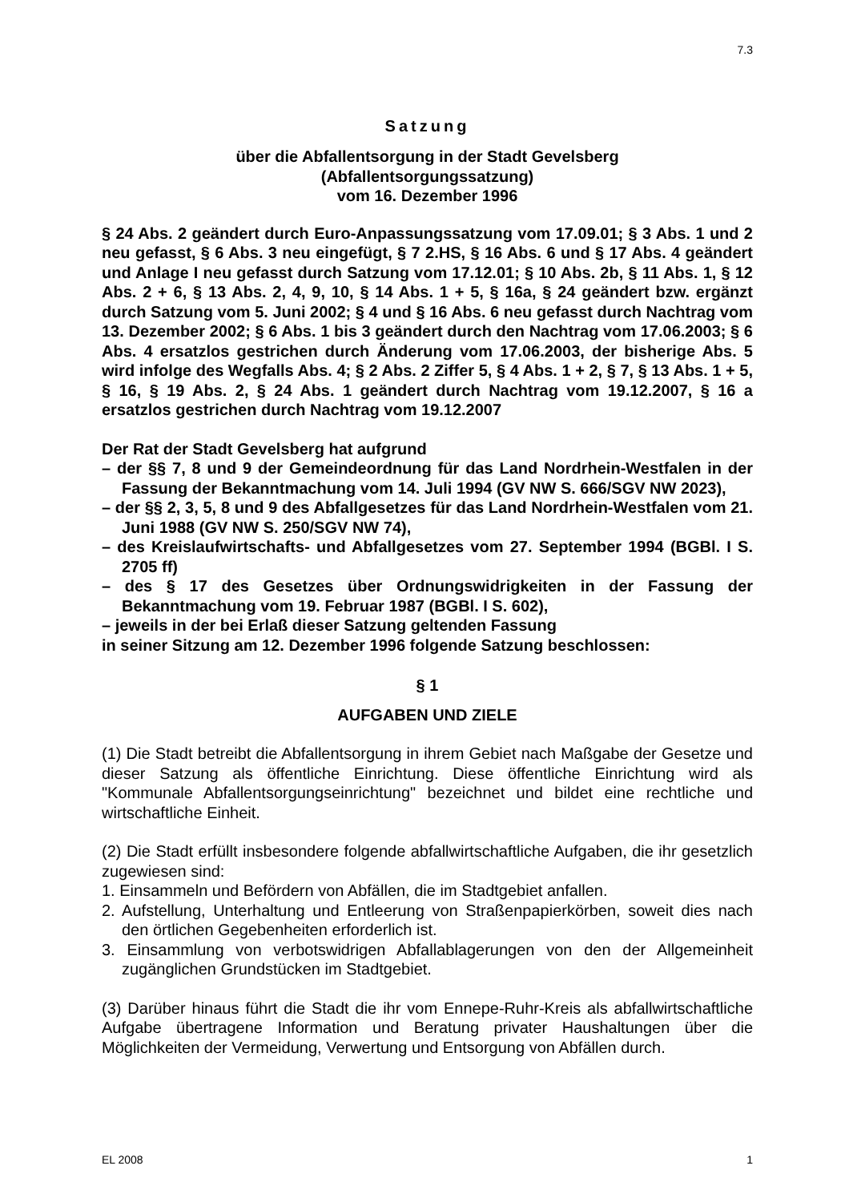7.3
Satzung
über die Abfallentsorgung in der Stadt Gevelsberg
(Abfallentsorgungssatzung)
vom 16. Dezember 1996
§ 24 Abs. 2 geändert durch Euro-Anpassungssatzung vom 17.09.01; § 3 Abs. 1 und 2 neu gefasst, § 6 Abs. 3 neu eingefügt, § 7 2.HS, § 16 Abs. 6 und § 17 Abs. 4 geändert und Anlage I neu gefasst durch Satzung vom 17.12.01; § 10 Abs. 2b, § 11 Abs. 1, § 12 Abs. 2 + 6, § 13 Abs. 2, 4, 9, 10, § 14 Abs. 1 + 5, § 16a, § 24 geändert bzw. ergänzt durch Satzung vom 5. Juni 2002; § 4 und § 16 Abs. 6 neu gefasst durch Nachtrag vom 13. Dezember 2002; § 6 Abs. 1 bis 3 geändert durch den Nachtrag vom 17.06.2003; § 6 Abs. 4 ersatzlos gestrichen durch Änderung vom 17.06.2003, der bisherige Abs. 5 wird infolge des Wegfalls Abs. 4; § 2 Abs. 2 Ziffer 5, § 4 Abs. 1 + 2, § 7, § 13 Abs. 1 + 5, § 16, § 19 Abs. 2, § 24 Abs. 1 geändert durch Nachtrag vom 19.12.2007, § 16 a ersatzlos gestrichen durch Nachtrag vom 19.12.2007
Der Rat der Stadt Gevelsberg hat aufgrund
– der §§ 7, 8 und 9 der Gemeindeordnung für das Land Nordrhein-Westfalen in der Fassung der Bekanntmachung vom 14. Juli 1994 (GV NW S. 666/SGV NW 2023),
– der §§ 2, 3, 5, 8 und 9 des Abfallgesetzes für das Land Nordrhein-Westfalen vom 21. Juni 1988 (GV NW S. 250/SGV NW 74),
– des Kreislaufwirtschafts- und Abfallgesetzes vom 27. September 1994 (BGBl. I S. 2705 ff)
– des § 17 des Gesetzes über Ordnungswidrigkeiten in der Fassung der Bekanntmachung vom 19. Februar 1987 (BGBl. I S. 602),
– jeweils in der bei Erlaß dieser Satzung geltenden Fassung
in seiner Sitzung am 12. Dezember 1996 folgende Satzung beschlossen:
§ 1
AUFGABEN UND ZIELE
(1) Die Stadt betreibt die Abfallentsorgung in ihrem Gebiet nach Maßgabe der Gesetze und dieser Satzung als öffentliche Einrichtung. Diese öffentliche Einrichtung wird als "Kommunale Abfallentsorgungseinrichtung" bezeichnet und bildet eine rechtliche und wirtschaftliche Einheit.
(2) Die Stadt erfüllt insbesondere folgende abfallwirtschaftliche Aufgaben, die ihr gesetzlich zugewiesen sind:
1. Einsammeln und Befördern von Abfällen, die im Stadtgebiet anfallen.
2. Aufstellung, Unterhaltung und Entleerung von Straßenpapierkörben, soweit dies nach den örtlichen Gegebenheiten erforderlich ist.
3. Einsammlung von verbotswidrigen Abfallablagerungen von den der Allgemeinheit zugänglichen Grundstücken im Stadtgebiet.
(3) Darüber hinaus führt die Stadt die ihr vom Ennepe-Ruhr-Kreis als abfallwirtschaftliche Aufgabe übertragene Information und Beratung privater Haushaltungen über die Möglichkeiten der Vermeidung, Verwertung und Entsorgung von Abfällen durch.
EL 2008 1